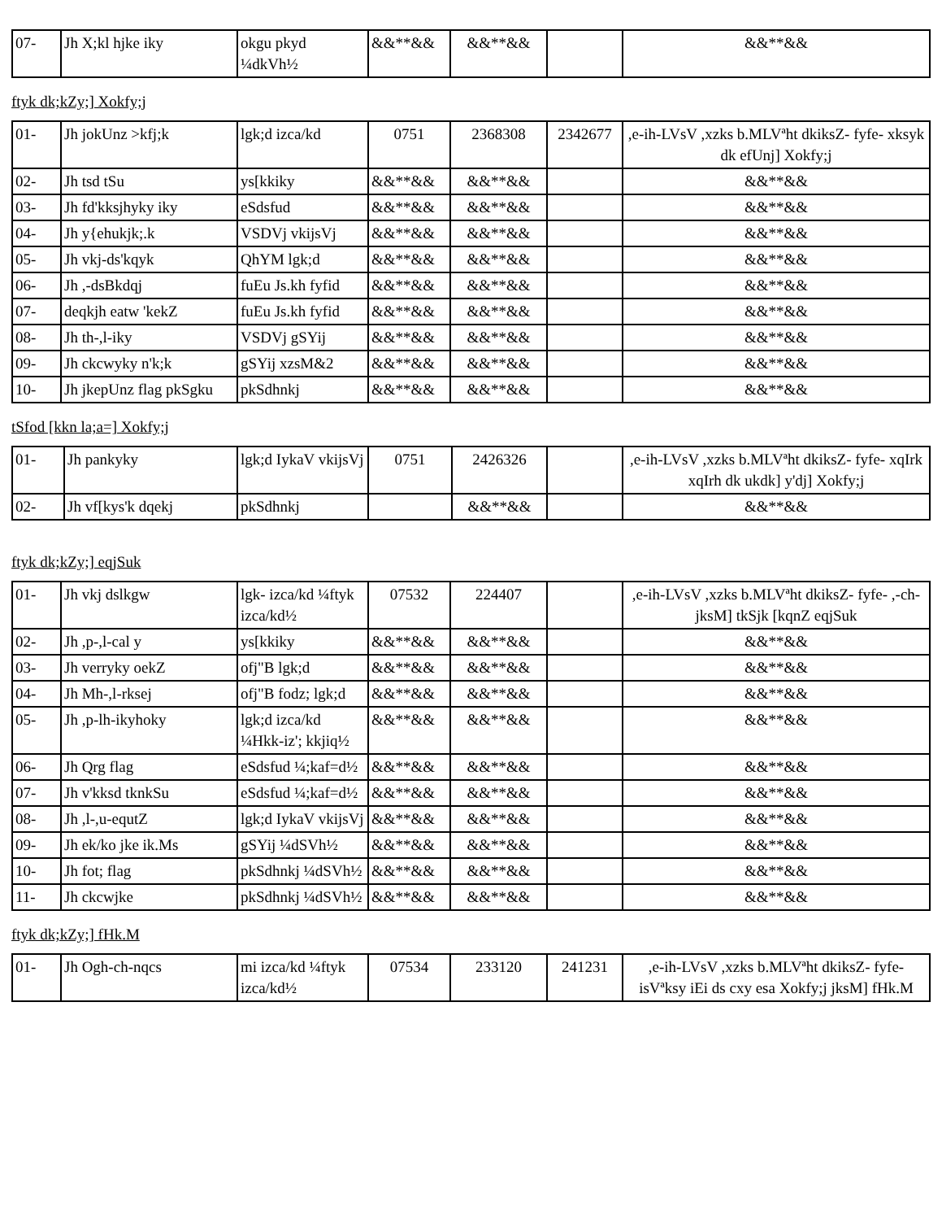| 07- | Jh X;kl hjke iky | okgu pkyd ¼dkVh½ | &&**&& | &&**&& | | &&**&& |
ftyk dk;kZy;] Xokfy;j
| 01- | Jh jokUnz >kfj;k | lgk;d izca/kd | 0751 | 2368308 | 2342677 | ,e-ih-LVsV ,xzks b.MLVªht dkiksZ- fyfe- xksyk dk efUnj] Xokfy;j |
| 02- | Jh tsd tSu | ys[kkiky | &&**&& | &&**&& | | &&**&& |
| 03- | Jh fd'kksjhyky iky | eSdsfud | &&**&& | &&**&& | | &&**&& |
| 04- | Jh y{ehukjk;.k | VSDVj vkijsVj | &&**&& | &&**&& | | &&**&& |
| 05- | Jh vkj-ds'kqyk | QhYM lgk;d | &&**&& | &&**&& | | &&**&& |
| 06- | Jh ,-dsBkdqj | fuEu Js.kh fyfid | &&**&& | &&**&& | | &&**&& |
| 07- | deqkjh eatw 'kekZ | fuEu Js.kh fyfid | &&**&& | &&**&& | | &&**&& |
| 08- | Jh th-,l-iky | VSDVj gSYij | &&**&& | &&**&& | | &&**&& |
| 09- | Jh ckcwyky n'k;k | gSYij xzsM&2 | &&**&& | &&**&& | | &&**&& |
| 10- | Jh jkepUnz flag pkSgku | pkSdhnkj | &&**&& | &&**&& | | &&**&& |
tSfod [kkn la;a=] Xokfy;j
| 01- | Jh pankyky | lgk;d IykaV vkijsVj | 0751 | 2426326 | | ,e-ih-LVsV ,xzks b.MLVªht dkiksZ- fyfe- xqIrk xqIrh dk ukdk] y'dj] Xokfy;j |
| 02- | Jh vf[kys'k dqekj | pkSdhnkj | | &&**&& | | &&**&& |
ftyk dk;kZy;] eqjSuk
| 01- | Jh vkj dslkgw | lgk- izca/kd ¼ftyk izca/kd½ | 07532 | 224407 | | ,e-ih-LVsV ,xzks b.MLVªht dkiksZ- fyfe- ,-ch- jksM] tkSjk [kqnZ eqjSuk |
| 02- | Jh ,p-,l-cal y | ys[kkiky | &&**&& | &&**&& | | &&**&& |
| 03- | Jh verryky oekZ | ofj"B lgk;d | &&**&& | &&**&& | | &&**&& |
| 04- | Jh Mh-,l-rksej | ofj"B fodz; lgk;d | &&**&& | &&**&& | | &&**&& |
| 05- | Jh ,p-lh-ikyhoky | lgk;d izca/kd ¼Hkk-iz'; kkjiq½ | &&**&& | &&**&& | | &&**&& |
| 06- | Jh Qrg flag | eSdsfud ¼;kaf=d½ | &&**&& | &&**&& | | &&**&& |
| 07- | Jh v'kksd tknkSu | eSdsfud ¼;kaf=d½ | &&**&& | &&**&& | | &&**&& |
| 08- | Jh ,l-,u-equtZ | lgk;d IykaV vkijsVj | &&**&& | &&**&& | | &&**&& |
| 09- | Jh ek/ko jke ik.Ms | gSYij ¼dSVh½ | &&**&& | &&**&& | | &&**&& |
| 10- | Jh fot; flag | pkSdhnkj ¼dSVh½ | &&**&& | &&**&& | | &&**&& |
| 11- | Jh ckcwjke | pkSdhnkj ¼dSVh½ | &&**&& | &&**&& | | &&**&& |
ftyk dk;kZy;] fHk.M
| 01- | Jh Ogh-ch-nqcs | mi izca/kd ¼ftyk izca/kd½ | 07534 | 233120 | 241231 | ,e-ih-LVsV ,xzks b.MLVªht dkiksZ- fyfe- isVªksy iEi ds cxy esa Xokfy;j jksM] fHk.M |